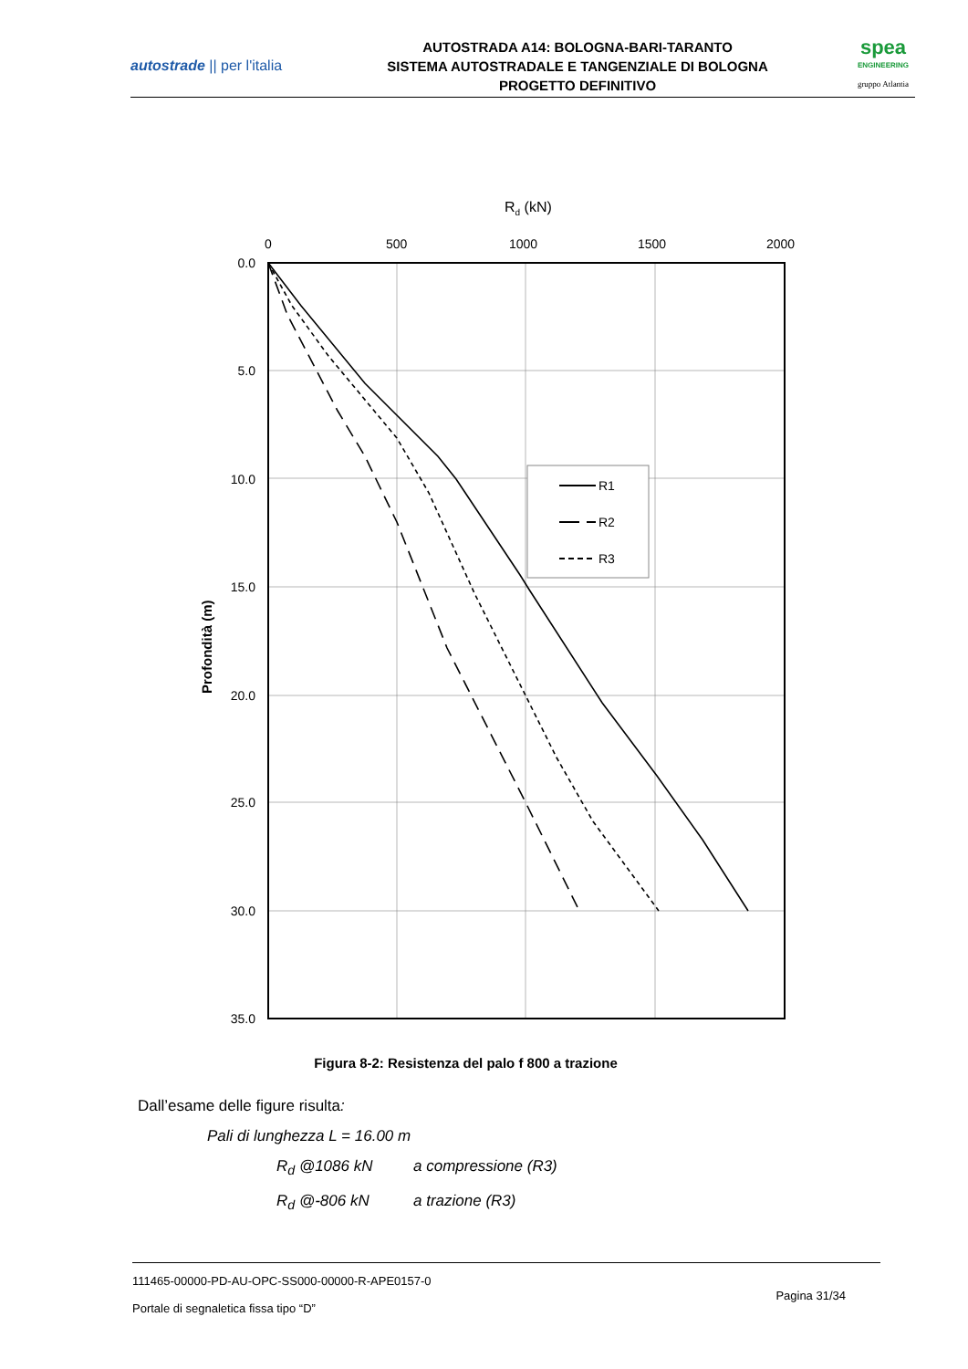autostrade || per l'italia
AUTOSTRADA A14: BOLOGNA-BARI-TARANTO
SISTEMA AUTOSTRADALE E TANGENZIALE DI BOLOGNA
PROGETTO DEFINITIVO
spea
ENGINEERING
gruppo Atlantia
Rd (kN)
0
500
1000
1500
2000
0.0
5.0
10.0
15.0
20.0
25.0
30.0
35.0
Profondità (m)
R1
R2
R3
Figura 8-2: Resistenza del palo f 800 a trazione
Dall’esame delle figure risulta:
Pali di lunghezza L = 16.00 m
R<sub>d</sub> @1086 kN a compressione (R3)
R<sub>d</sub> @-806 kN a trazione (R3)
111465-00000-PD-AU-OPC-SS000-00000-R-APE0157-0 Pagina 31/34
Portale di segnaletica fissa tipo “D”